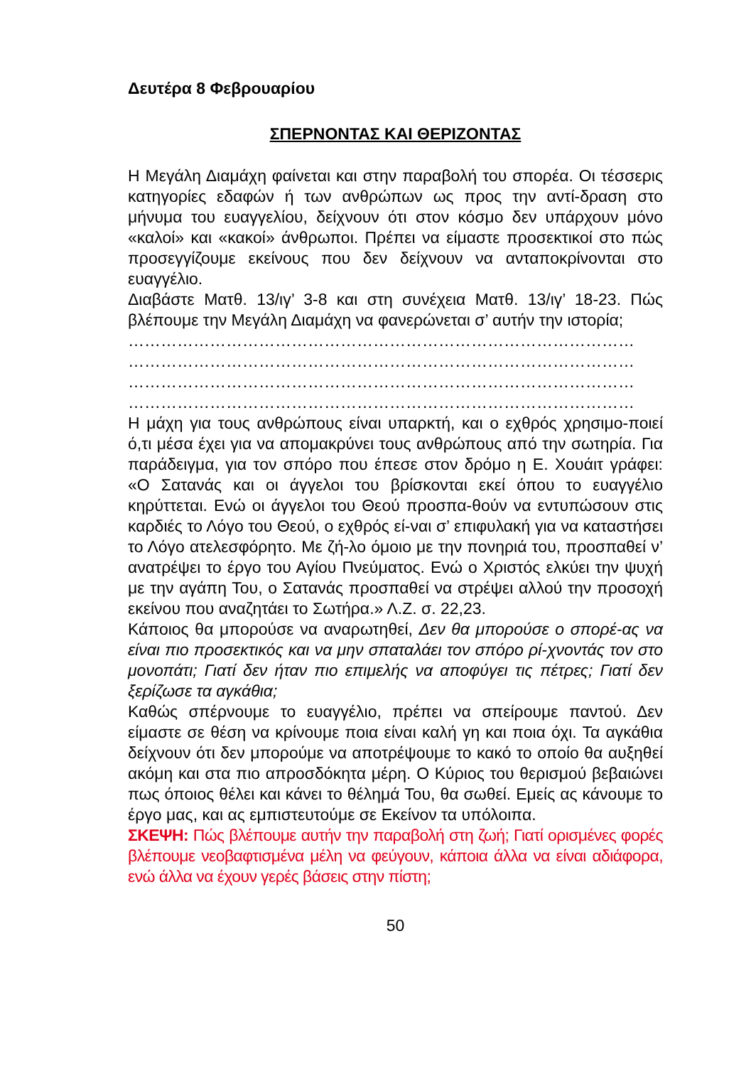Δευτέρα 8 Φεβρουαρίου
ΣΠΕΡΝΟΝΤΑΣ ΚΑΙ ΘΕΡΙΖΟΝΤΑΣ
Η Μεγάλη Διαμάχη φαίνεται και στην παραβολή του σπορέα. Οι τέσσερις κατηγορίες εδαφών ή των ανθρώπων ως προς την αντί-δραση στο μήνυμα του ευαγγελίου, δείχνουν ότι στον κόσμο δεν υπάρχουν μόνο «καλοί» και «κακοί» άνθρωποι. Πρέπει να είμαστε προσεκτικοί στο πώς προσεγγίζουμε εκείνους που δεν δείχνουν να ανταποκρίνονται στο ευαγγέλιο.
Διαβάστε Ματθ. 13/ιγ’ 3-8 και στη συνέχεια Ματθ. 13/ιγ’ 18-23. Πώς βλέπουμε την Μεγάλη Διαμάχη να φανερώνεται σ’ αυτήν την ιστορία;
…………………………………………………………………………………
…………………………………………………………………………………
…………………………………………………………………………………
…………………………………………………………………………………
Η μάχη για τους ανθρώπους είναι υπαρκτή, και ο εχθρός χρησιμο-ποιεί ό,τι μέσα έχει για να απομακρύνει τους ανθρώπους από την σωτηρία. Για παράδειγμα, για τον σπόρο που έπεσε στον δρόμο η Ε. Χουάιτ γράφει: «Ο Σατανάς και οι άγγελοι του βρίσκονται εκεί όπου το ευαγγέλιο κηρύττεται. Ενώ οι άγγελοι του Θεού προσπα-θούν να εντυπώσουν στις καρδιές το Λόγο του Θεού, ο εχθρός εί-ναι σ’ επιφυλακή για να καταστήσει το Λόγο ατελεσφόρητο. Με ζή-λο όμοιο με την πονηριά του, προσπαθεί ν’ ανατρέψει το έργο του Αγίου Πνεύματος. Ενώ ο Χριστός ελκύει την ψυχή με την αγάπη Του, ο Σατανάς προσπαθεί να στρέψει αλλού την προσοχή εκείνου που αναζητάει το Σωτήρα.» Λ.Ζ. σ. 22,23.
Κάποιος θα μπορούσε να αναρωτηθεί, Δεν θα μπορούσε ο σπορέ-ας να είναι πιο προσεκτικός και να μην σπαταλάει τον σπόρο ρί-χνοντάς τον στο μονοπάτι; Γιατί δεν ήταν πιο επιμελής να αποφύγει τις πέτρες; Γιατί δεν ξερίζωσε τα αγκάθια;
Καθώς σπέρνουμε το ευαγγέλιο, πρέπει να σπείρουμε παντού. Δεν είμαστε σε θέση να κρίνουμε ποια είναι καλή γη και ποια όχι. Τα αγκάθια δείχνουν ότι δεν μπορούμε να αποτρέψουμε το κακό το οποίο θα αυξηθεί ακόμη και στα πιο απροσδόκητα μέρη. Ο Κύριος του θερισμού βεβαιώνει πως όποιος θέλει και κάνει το θέλημά Του, θα σωθεί. Εμείς ας κάνουμε το έργο μας, και ας εμπιστευτούμε σε Εκείνον τα υπόλοιπα.
ΣΚΕΨΗ: Πώς βλέπουμε αυτήν την παραβολή στη ζωή; Γιατί ορισμένες φορές βλέπουμε νεοβαφτισμένα μέλη να φεύγουν, κάποια άλλα να είναι αδιάφορα, ενώ άλλα να έχουν γερές βάσεις στην πίστη;
50